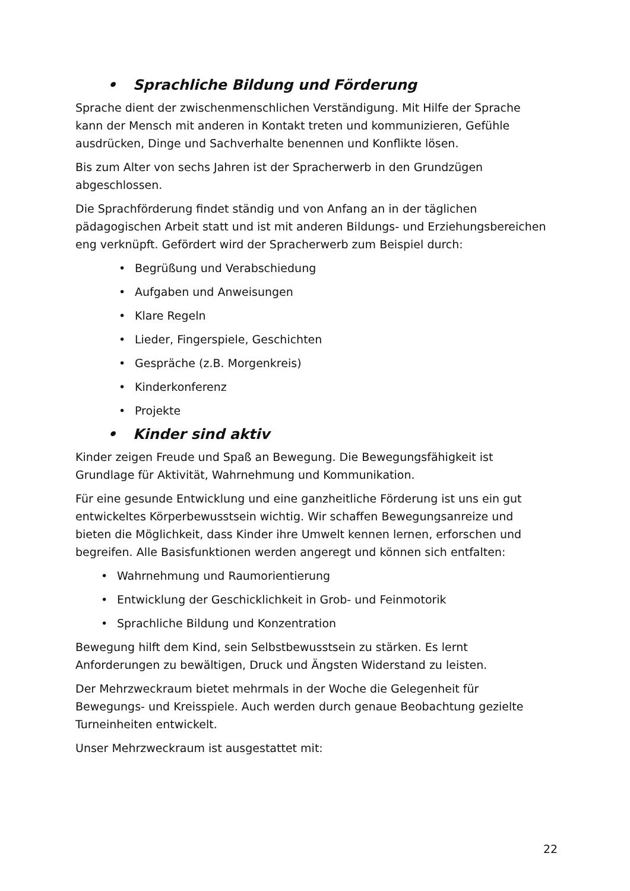• Sprachliche Bildung und Förderung
Sprache dient der zwischenmenschlichen Verständigung. Mit Hilfe der Sprache kann der Mensch mit anderen in Kontakt treten und kommunizieren, Gefühle ausdrücken, Dinge und Sachverhalte benennen und Konflikte lösen.
Bis zum Alter von sechs Jahren ist der Spracherwerb in den Grundzügen abgeschlossen.
Die Sprachförderung findet ständig und von Anfang an in der täglichen pädagogischen Arbeit statt und ist mit anderen Bildungs- und Erziehungsbereichen eng verknüpft. Gefördert wird der Spracherwerb zum Beispiel durch:
• Begrüßung und Verabschiedung
• Aufgaben und Anweisungen
• Klare Regeln
• Lieder, Fingerspiele, Geschichten
• Gespräche (z.B. Morgenkreis)
• Kinderkonferenz
• Projekte
• Kinder sind aktiv
Kinder zeigen Freude und Spaß an Bewegung. Die Bewegungsfähigkeit ist Grundlage für Aktivität, Wahrnehmung und Kommunikation.
Für eine gesunde Entwicklung und eine ganzheitliche Förderung ist uns ein gut entwickeltes Körperbewusstsein wichtig. Wir schaffen Bewegungsanreize und bieten die Möglichkeit, dass Kinder ihre Umwelt kennen lernen, erforschen und begreifen. Alle Basisfunktionen werden angeregt und können sich entfalten:
• Wahrnehmung und Raumorientierung
• Entwicklung der Geschicklichkeit in Grob- und Feinmotorik
• Sprachliche Bildung und Konzentration
Bewegung hilft dem Kind, sein Selbstbewusstsein zu stärken. Es lernt Anforderungen zu bewältigen, Druck und Ängsten Widerstand zu leisten.
Der Mehrzweckraum bietet mehrmals in der Woche die Gelegenheit für Bewegungs- und Kreisspiele. Auch werden durch genaue Beobachtung gezielte Turneinheiten entwickelt.
Unser Mehrzweckraum ist ausgestattet mit:
22